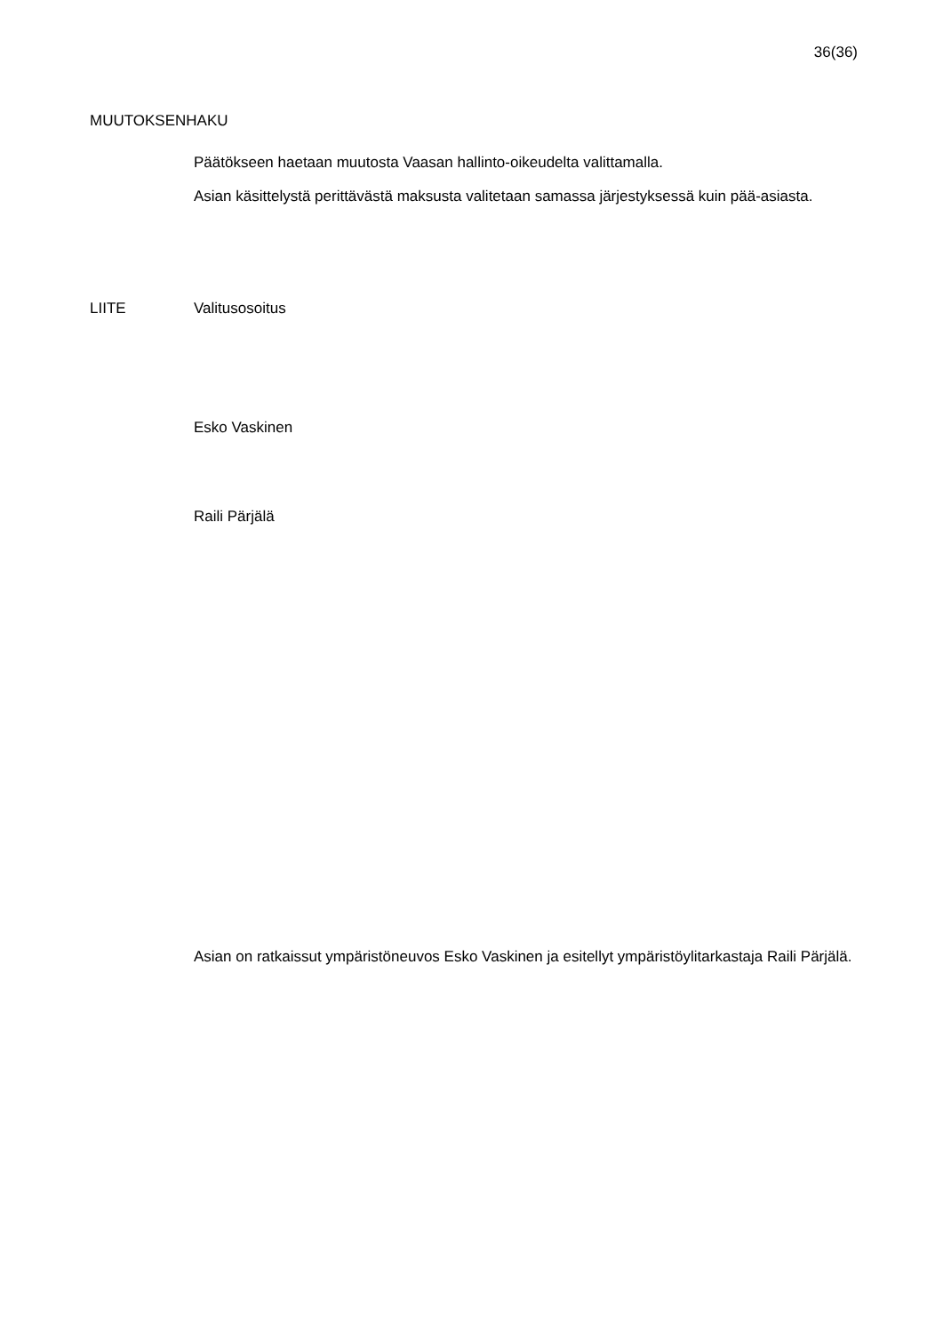36(36)
MUUTOKSENHAKU
Päätökseen haetaan muutosta Vaasan hallinto-oikeudelta valittamalla.
Asian käsittelystä perittävästä maksusta valitetaan samassa järjestyksessä kuin pää-asiasta.
LIITE Valitusosoitus
Esko Vaskinen
Raili Pärjälä
Asian on ratkaissut ympäristöneuvos Esko Vaskinen ja esitellyt ympäristöylitarkastaja Raili Pärjälä.